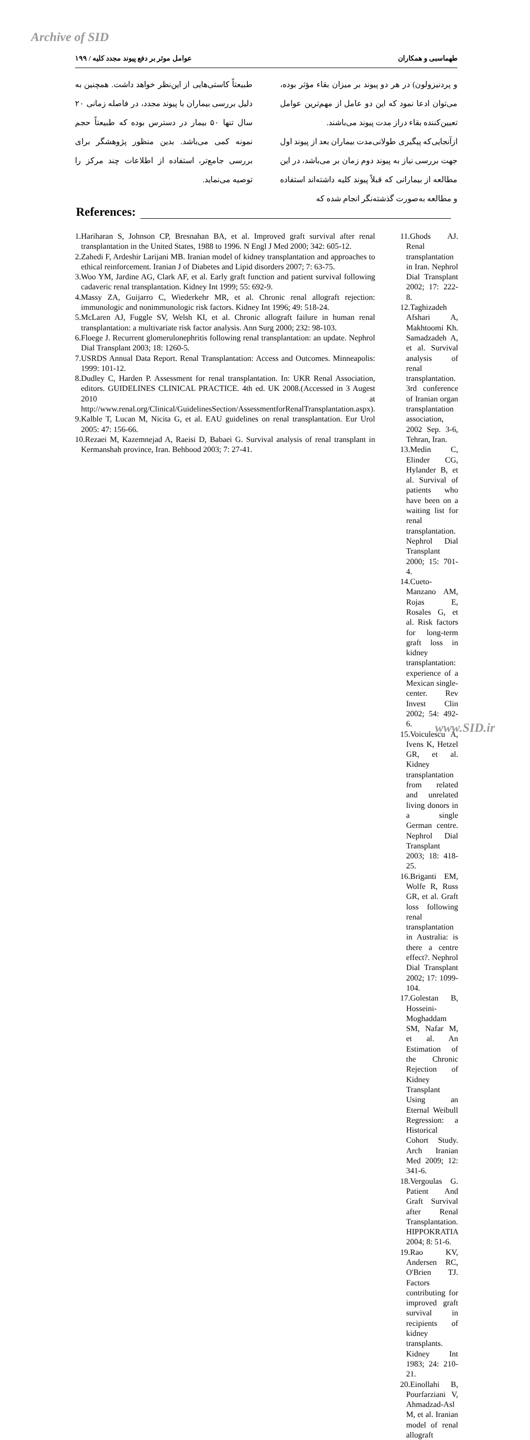Archive of SID
طهماسبی و همکاران عوامل موثر بر دفع پیوند مجدد کلیه / ۱۹۹
و پردنیزولون) در هر دو پیوند بر میزان بقاء مؤثر بوده، می‌توان ادعا نمود که این دو عامل از مهم‌ترین عوامل تعیین‌کننده بقاء دراز مدت پیوند می‌باشند.
ازآنجایی‌که پیگیری طولانی‌مدت بیماران بعد از پیوند اول جهت بررسی نیاز به پیوند دوم زمان بر می‌باشد، در این مطالعه از بیمارانی که قبلاً پیوند کلیه داشته‌اند استفاده و مطالعه به‌صورت گذشته‌نگر انجام شده که
طبیعتاً کاستی‌هایی از این‌نظر خواهد داشت. همچنین به دلیل بررسی بیماران با پیوند مجدد، در فاصله زمانی ۲۰ سال تنها ۵۰ بیمار در دسترس بوده که طبیعتاً حجم نمونه کمی می‌باشد. بدین منظور پژوهشگر برای بررسی جامع‌تر، استفاده از اطلاعات چند مرکز را توصیه می‌نماید.
References:
1.Hariharan S, Johnson CP, Bresnahan BA, et al. Improved graft survival after renal transplantation in the United States, 1988 to 1996. N Engl J Med 2000; 342: 605-12.
2.Zahedi F, Ardeshir Larijani MB. Iranian model of kidney transplantation and approaches to ethical reinforcement. Iranian J of Diabetes and Lipid disorders 2007; 7: 63-75.
3.Woo YM, Jardine AG, Clark AF, et al. Early graft function and patient survival following cadaveric renal transplantation. Kidney Int 1999; 55: 692-9.
4.Massy ZA, Guijarro C, Wiederkehr MR, et al. Chronic renal allograft rejection: immunologic and nonimmunologic risk factors. Kidney Int 1996; 49: 518-24.
5.McLaren AJ, Fuggle SV, Welsh KI, et al. Chronic allograft failure in human renal transplantation: a multivariate risk factor analysis. Ann Surg 2000; 232: 98-103.
6.Floege J. Recurrent glomerulonephritis following renal transplantation: an update. Nephrol Dial Transplant 2003; 18: 1260-5.
7.USRDS Annual Data Report. Renal Transplantation: Access and Outcomes. Minneapolis: 1999: 101-12.
8.Dudley C, Harden P. Assessment for renal transplantation. In: UKR Renal Association, editors. GUIDELINES CLINICAL PRACTICE. 4th ed. UK 2008.(Accessed in 3 Augest 2010 at http://www.renal.org/Clinical/GuidelinesSection/AssessmentforRenalTransplantation.aspx).
9.Kalble T, Lucan M, Nicita G, et al. EAU guidelines on renal transplantation. Eur Urol 2005: 47: 156-66.
10.Rezaei M, Kazemnejad A, Raeisi D, Babaei G. Survival analysis of renal transplant in Kermanshah province, Iran. Behbood 2003; 7: 27-41.
11.Ghods AJ. Renal transplantation in Iran. Nephrol Dial Transplant 2002; 17: 222-8.
12.Taghizadeh Afshari A, Makhtoomi Kh. Samadzadeh A, et al. Survival analysis of renal transplantation. 3rd conference of Iranian organ transplantation association, 2002 Sep. 3-6, Tehran, Iran.
13.Medin C, Elinder CG, Hylander B, et al. Survival of patients who have been on a waiting list for renal transplantation. Nephrol Dial Transplant 2000; 15: 701-4.
14.Cueto-Manzano AM, Rojas E, Rosales G, et al. Risk factors for long-term graft loss in kidney transplantation: experience of a Mexican single-center. Rev Invest Clin 2002; 54: 492-6.
15.Voiculescu A, Ivens K, Hetzel GR, et al. Kidney transplantation from related and unrelated living donors in a single German centre. Nephrol Dial Transplant 2003; 18: 418-25.
16.Briganti EM, Wolfe R, Russ GR, et al. Graft loss following renal transplantation in Australia: is there a centre effect?. Nephrol Dial Transplant 2002; 17: 1099-104.
17.Golestan B, Hosseini-Moghaddam SM, Nafar M, et al. An Estimation of the Chronic Rejection of Kidney Transplant Using an Eternal Weibull Regression: a Historical Cohort Study. Arch Iranian Med 2009; 12: 341-6.
18.Vergoulas G. Patient And Graft Survival after Renal Transplantation. HIPPOKRATIA 2004; 8: 51-6.
19.Rao KV, Andersen RC, O'Brien TJ. Factors contributing for improved graft survival in recipients of kidney transplants. Kidney Int 1983; 24: 210-21.
20.Einollahi B, Pourfarziani V, Ahmadzad-Asl M, et al. Iranian model of renal allograft
www.SID.ir